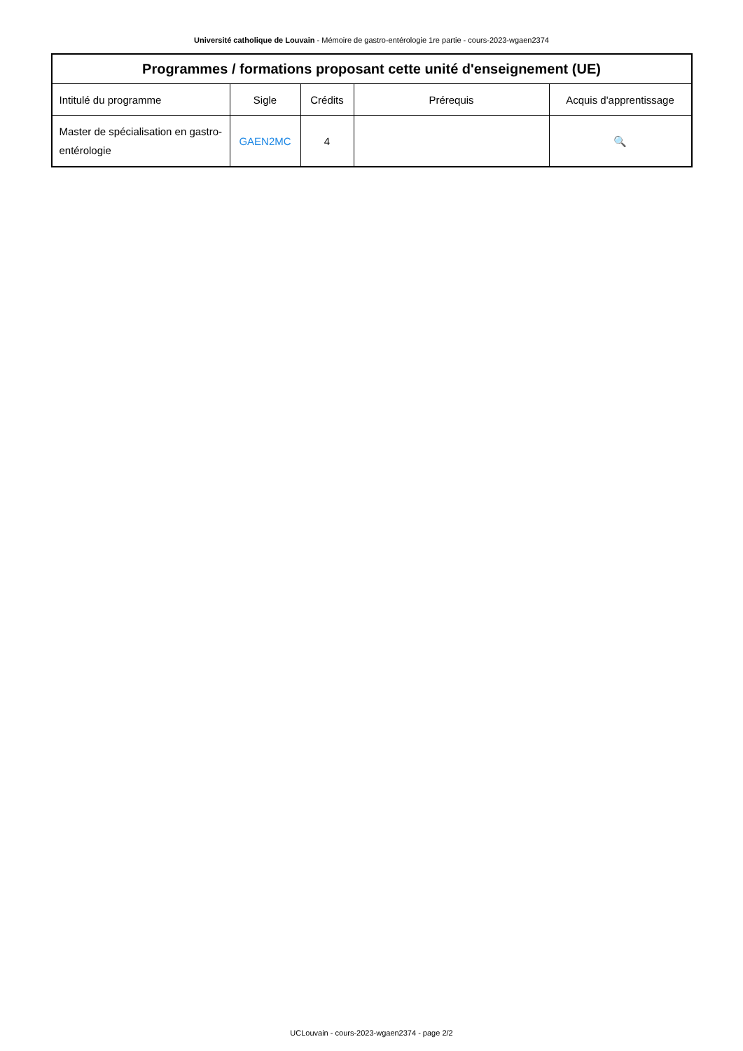Université catholique de Louvain - Mémoire de gastro-entérologie 1re partie - cours-2023-wgaen2374
| Programmes / formations proposant cette unité d'enseignement (UE) | | | | |
| --- | --- | --- | --- | --- |
| Intitulé du programme | Sigle | Crédits | Prérequis | Acquis d'apprentissage |
| Master de spécialisation en gastro-entérologie | GAEN2MC | 4 | | 🔍 |
UCLouvain - cours-2023-wgaen2374 - page 2/2